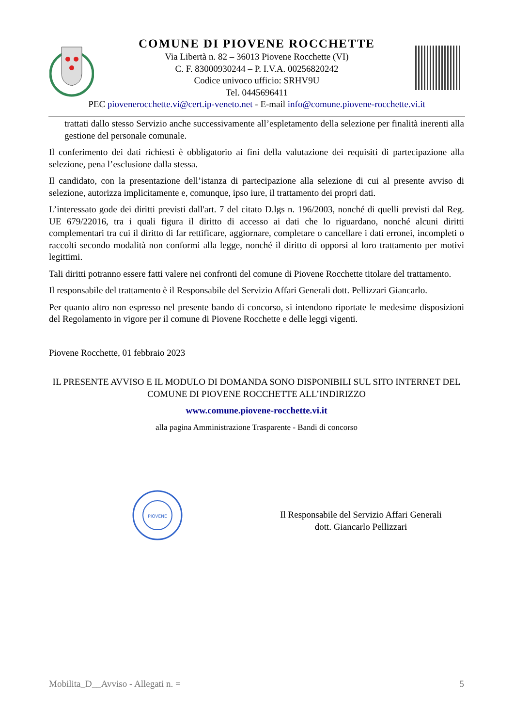COMUNE DI PIOVENE ROCCHETTE
Via Libertà n. 82 – 36013 Piovene Rocchette (VI)
C. F. 83000930244 – P. I.V.A. 00256820242
Codice univoco ufficio: SRHV9U
Tel. 0445696411
PEC piovenerocchette.vi@cert.ip-veneto.net - E-mail info@comune.piovene-rocchette.vi.it
trattati dallo stesso Servizio anche successivamente all’espletamento della selezione per finalità inerenti alla gestione del personale comunale.
Il conferimento dei dati richiesti è obbligatorio ai fini della valutazione dei requisiti di partecipazione alla selezione, pena l’esclusione dalla stessa.
Il candidato, con la presentazione dell’istanza di partecipazione alla selezione di cui al presente avviso di selezione, autorizza implicitamente e, comunque, ipso iure, il trattamento dei propri dati.
L’interessato gode dei diritti previsti dall'art. 7 del citato D.lgs n. 196/2003, nonché di quelli previsti dal Reg. UE 679/22016, tra i quali figura il diritto di accesso ai dati che lo riguardano, nonché alcuni diritti complementari tra cui il diritto di far rettificare, aggiornare, completare o cancellare i dati erronei, incompleti o raccolti secondo modalità non conformi alla legge, nonché il diritto di opporsi al loro trattamento per motivi legittimi.
Tali diritti potranno essere fatti valere nei confronti del comune di Piovene Rocchette titolare del trattamento.
Il responsabile del trattamento è il Responsabile del Servizio Affari Generali dott. Pellizzari Giancarlo.
Per quanto altro non espresso nel presente bando di concorso, si intendono riportate le medesime disposizioni del Regolamento in vigore per il comune di Piovene Rocchette e delle leggi vigenti.
Piovene Rocchette, 01 febbraio 2023
IL PRESENTE AVVISO E IL MODULO DI DOMANDA SONO DISPONIBILI SUL SITO INTERNET DEL COMUNE DI PIOVENE ROCCHETTE ALL’INDIRIZZO
www.comune.piovene-rocchette.vi.it
alla pagina Amministrazione Trasparente - Bandi di concorso
PIOVENE
Il Responsabile del Servizio Affari Generali
dott. Giancarlo Pellizzari
Mobilita_D__Avviso - Allegati n. = 5